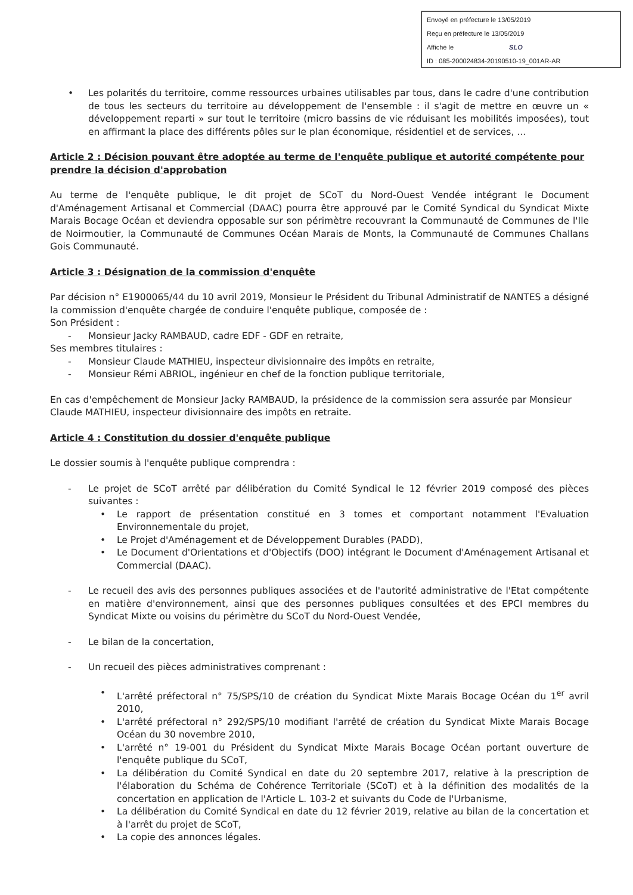Envoyé en préfecture le 13/05/2019
Reçu en préfecture le 13/05/2019
Affiché le SLO
ID : 085-200024834-20190510-19_001AR-AR
• Les polarités du territoire, comme ressources urbaines utilisables par tous, dans le cadre d'une contribution de tous les secteurs du territoire au développement de l'ensemble : il s'agit de mettre en œuvre un « développement reparti » sur tout le territoire (micro bassins de vie réduisant les mobilités imposées), tout en affirmant la place des différents pôles sur le plan économique, résidentiel et de services, ...
Article 2 : Décision pouvant être adoptée au terme de l'enquête publique et autorité compétente pour prendre la décision d'approbation
Au terme de l'enquête publique, le dit projet de SCoT du Nord-Ouest Vendée intégrant le Document d'Aménagement Artisanal et Commercial (DAAC) pourra être approuvé par le Comité Syndical du Syndicat Mixte Marais Bocage Océan et deviendra opposable sur son périmètre recouvrant la Communauté de Communes de l'Ile de Noirmoutier, la Communauté de Communes Océan Marais de Monts, la Communauté de Communes Challans Gois Communauté.
Article 3 : Désignation de la commission d'enquête
Par décision n° E1900065/44 du 10 avril 2019, Monsieur le Président du Tribunal Administratif de NANTES a désigné la commission d'enquête chargée de conduire l'enquête publique, composée de :
Son Président :
- Monsieur Jacky RAMBAUD, cadre EDF - GDF en retraite,
Ses membres titulaires :
- Monsieur Claude MATHIEU, inspecteur divisionnaire des impôts en retraite,
- Monsieur Rémi ABRIOL, ingénieur en chef de la fonction publique territoriale,
En cas d'empêchement de Monsieur Jacky RAMBAUD, la présidence de la commission sera assurée par Monsieur Claude MATHIEU, inspecteur divisionnaire des impôts en retraite.
Article 4 : Constitution du dossier d'enquête publique
Le dossier soumis à l'enquête publique comprendra :
- Le projet de SCoT arrêté par délibération du Comité Syndical le 12 février 2019 composé des pièces suivantes :
• Le rapport de présentation constitué en 3 tomes et comportant notamment l'Evaluation Environnementale du projet,
• Le Projet d'Aménagement et de Développement Durables (PADD),
• Le Document d'Orientations et d'Objectifs (DOO) intégrant le Document d'Aménagement Artisanal et Commercial (DAAC).
- Le recueil des avis des personnes publiques associées et de l'autorité administrative de l'Etat compétente en matière d'environnement, ainsi que des personnes publiques consultées et des EPCI membres du Syndicat Mixte ou voisins du périmètre du SCoT du Nord-Ouest Vendée,
- Le bilan de la concertation,
- Un recueil des pièces administratives comprenant :
• L'arrêté préfectoral n° 75/SPS/10 de création du Syndicat Mixte Marais Bocage Océan du 1<sup>er</sup> avril 2010,
• L'arrêté préfectoral n° 292/SPS/10 modifiant l'arrêté de création du Syndicat Mixte Marais Bocage Océan du 30 novembre 2010,
• L'arrêté n° 19-001 du Président du Syndicat Mixte Marais Bocage Océan portant ouverture de l'enquête publique du SCoT,
• La délibération du Comité Syndical en date du 20 septembre 2017, relative à la prescription de l'élaboration du Schéma de Cohérence Territoriale (SCoT) et à la définition des modalités de la concertation en application de l'Article L. 103-2 et suivants du Code de l'Urbanisme,
• La délibération du Comité Syndical en date du 12 février 2019, relative au bilan de la concertation et à l'arrêt du projet de SCoT,
• La copie des annonces légales.